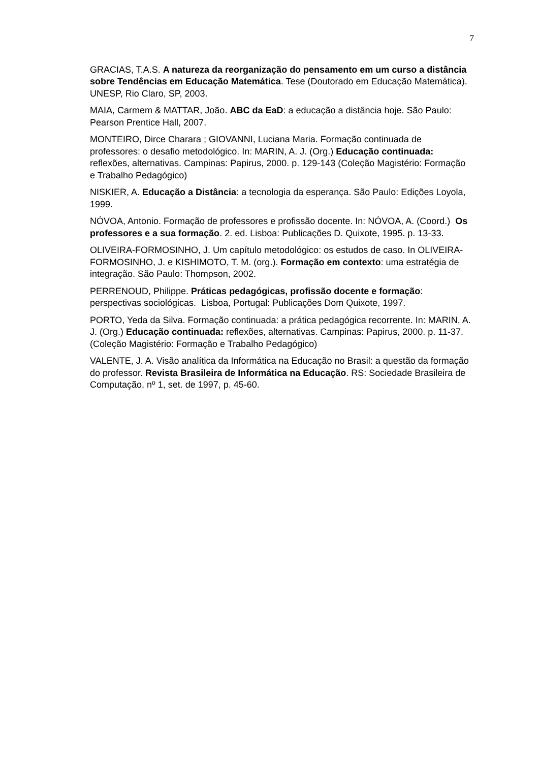7
GRACIAS, T.A.S. A natureza da reorganização do pensamento em um curso a distância sobre Tendências em Educação Matemática. Tese (Doutorado em Educação Matemática). UNESP, Rio Claro, SP, 2003.
MAIA, Carmem & MATTAR, João. ABC da EaD: a educação a distância hoje. São Paulo: Pearson Prentice Hall, 2007.
MONTEIRO, Dirce Charara ; GIOVANNI, Luciana Maria. Formação continuada de professores: o desafio metodológico. In: MARIN, A. J. (Org.) Educação continuada: reflexões, alternativas. Campinas: Papirus, 2000. p. 129-143 (Coleção Magistério: Formação e Trabalho Pedagógico)
NISKIER, A. Educação a Distância: a tecnologia da esperança. São Paulo: Edições Loyola, 1999.
NÓVOA, Antonio. Formação de professores e profissão docente. In: NÓVOA, A. (Coord.) Os professores e a sua formação. 2. ed. Lisboa: Publicações D. Quixote, 1995. p. 13-33.
OLIVEIRA-FORMOSINHO, J. Um capítulo metodológico: os estudos de caso. In OLIVEIRA-FORMOSINHO, J. e KISHIMOTO, T. M. (org.). Formação em contexto: uma estratégia de integração. São Paulo: Thompson, 2002.
PERRENOUD, Philippe. Práticas pedagógicas, profissão docente e formação: perspectivas sociológicas. Lisboa, Portugal: Publicações Dom Quixote, 1997.
PORTO, Yeda da Silva. Formação continuada: a prática pedagógica recorrente. In: MARIN, A. J. (Org.) Educação continuada: reflexões, alternativas. Campinas: Papirus, 2000. p. 11-37. (Coleção Magistério: Formação e Trabalho Pedagógico)
VALENTE, J. A. Visão analítica da Informática na Educação no Brasil: a questão da formação do professor. Revista Brasileira de Informática na Educação. RS: Sociedade Brasileira de Computação, nº 1, set. de 1997, p. 45-60.